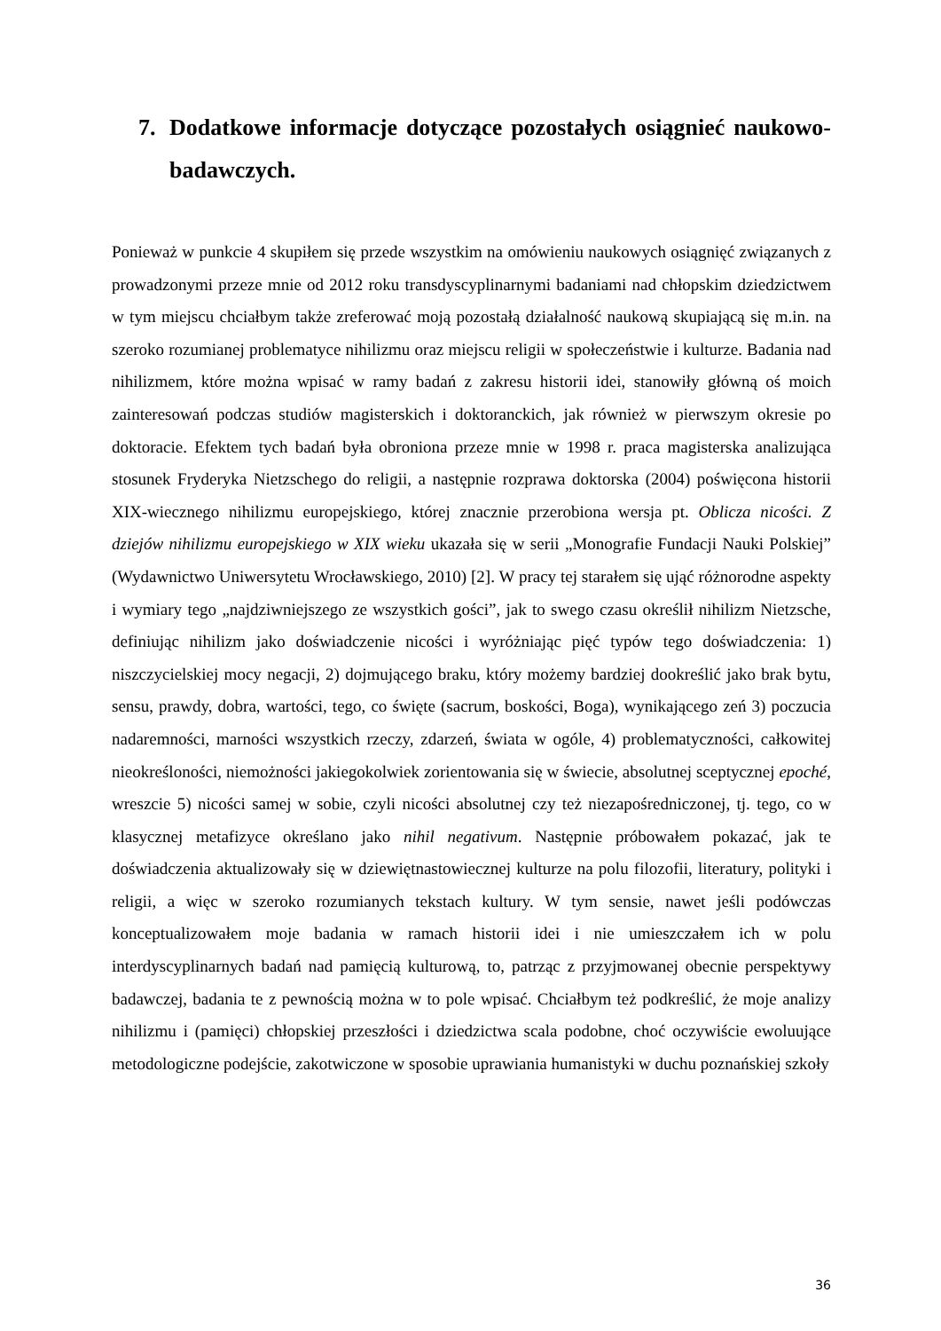7. Dodatkowe informacje dotyczące pozostałych osiągnieć naukowo-badawczych.
Ponieważ w punkcie 4 skupiłem się przede wszystkim na omówieniu naukowych osiągnięć związanych z prowadzonymi przeze mnie od 2012 roku transdyscyplinarnymi badaniami nad chłopskim dziedzictwem w tym miejscu chciałbym także zreferować moją pozostałą działalność naukową skupiającą się m.in. na szeroko rozumianej problematyce nihilizmu oraz miejscu religii w społeczeństwie i kulturze. Badania nad nihilizmem, które można wpisać w ramy badań z zakresu historii idei, stanowiły główną oś moich zainteresowań podczas studiów magisterskich i doktoranckich, jak również w pierwszym okresie po doktoracie. Efektem tych badań była obroniona przeze mnie w 1998 r. praca magisterska analizująca stosunek Fryderyka Nietzschego do religii, a następnie rozprawa doktorska (2004) poświęcona historii XIX-wiecznego nihilizmu europejskiego, której znacznie przerobiona wersja pt. Oblicza nicości. Z dziejów nihilizmu europejskiego w XIX wieku ukazała się w serii „Monografie Fundacji Nauki Polskiej” (Wydawnictwo Uniwersytetu Wrocławskiego, 2010) [2]. W pracy tej starałem się ująć różnorodne aspekty i wymiary tego „najdziwniejszego ze wszystkich gości”, jak to swego czasu określił nihilizm Nietzsche, definiując nihilizm jako doświadczenie nicości i wyróżniając pięć typów tego doświadczenia: 1) niszczycielskiej mocy negacji, 2) dojmującego braku, który możemy bardziej dookreślić jako brak bytu, sensu, prawdy, dobra, wartości, tego, co święte (sacrum, boskości, Boga), wynikającego zeń 3) poczucia nadaremności, marności wszystkich rzeczy, zdarzeń, świata w ogóle, 4) problematyczności, całkowitej nieokreśloności, niemożności jakiegokolwiek zorientowania się w świecie, absolutnej sceptycznej epoché, wreszcie 5) nicości samej w sobie, czyli nicości absolutnej czy też niezapośredniczonej, tj. tego, co w klasycznej metafizyce określano jako nihil negativum. Następnie próbowałem pokazać, jak te doświadczenia aktualizowały się w dziewiętnastowiecznej kulturze na polu filozofii, literatury, polityki i religii, a więc w szeroko rozumianych tekstach kultury. W tym sensie, nawet jeśli podówczas konceptualizowałem moje badania w ramach historii idei i nie umieszczałem ich w polu interdyscyplinarnych badań nad pamięcią kulturową, to, patrząc z przyjmowanej obecnie perspektywy badawczej, badania te z pewnością można w to pole wpisać. Chciałbym też podkreślić, że moje analizy nihilizmu i (pamięci) chłopskiej przeszłości i dziedzictwa scala podobne, choć oczywiście ewoluujące metodologiczne podejście, zakotwiczone w sposobie uprawiania humanistyki w duchu poznańskiej szkoły
36